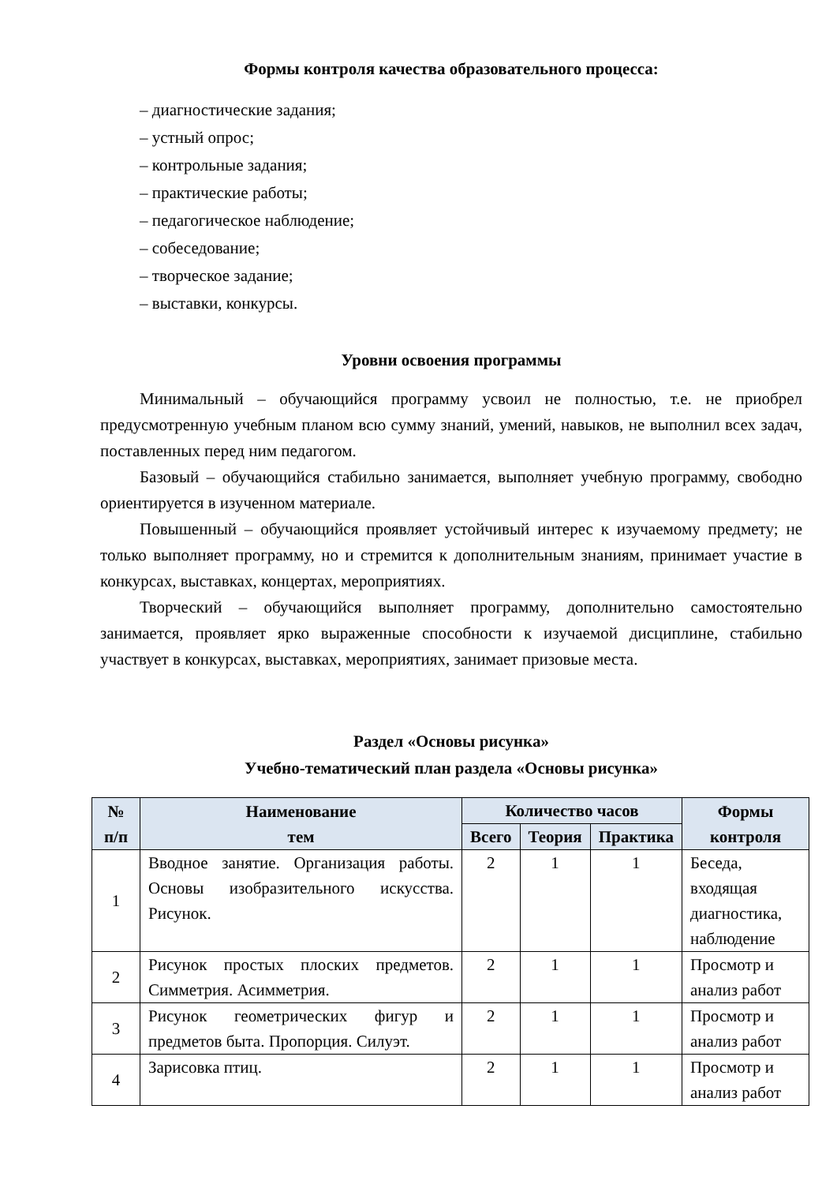Формы контроля качества образовательного процесса:
– диагностические задания;
– устный опрос;
– контрольные задания;
– практические работы;
– педагогическое наблюдение;
– собеседование;
– творческое задание;
– выставки, конкурсы.
Уровни освоения программы
Минимальный – обучающийся программу усвоил не полностью, т.е. не приобрел предусмотренную учебным планом всю сумму знаний, умений, навыков, не выполнил всех задач, поставленных перед ним педагогом.
Базовый – обучающийся стабильно занимается, выполняет учебную программу, свободно ориентируется в изученном материале.
Повышенный – обучающийся проявляет устойчивый интерес к изучаемому предмету; не только выполняет программу, но и стремится к дополнительным знаниям, принимает участие в конкурсах, выставках, концертах, мероприятиях.
Творческий – обучающийся выполняет программу, дополнительно самостоятельно занимается, проявляет ярко выраженные способности к изучаемой дисциплине, стабильно участвует в конкурсах, выставках, мероприятиях, занимает призовые места.
Раздел «Основы рисунка»
Учебно-тематический план раздела «Основы рисунка»
| № п/п | Наименование тем | Количество часов | | | Формы контроля |
| --- | --- | --- | --- | --- | --- |
| | | Всего | Теория | Практика | |
| 1 | Вводное занятие. Организация работы. Основы изобразительного искусства. Рисунок. | 2 | 1 | 1 | Беседа, входящая диагностика, наблюдение |
| 2 | Рисунок простых плоских предметов. Симметрия. Асимметрия. | 2 | 1 | 1 | Просмотр и анализ работ |
| 3 | Рисунок геометрических фигур и предметов быта. Пропорция. Силуэт. | 2 | 1 | 1 | Просмотр и анализ работ |
| 4 | Зарисовка птиц. | 2 | 1 | 1 | Просмотр и анализ работ |